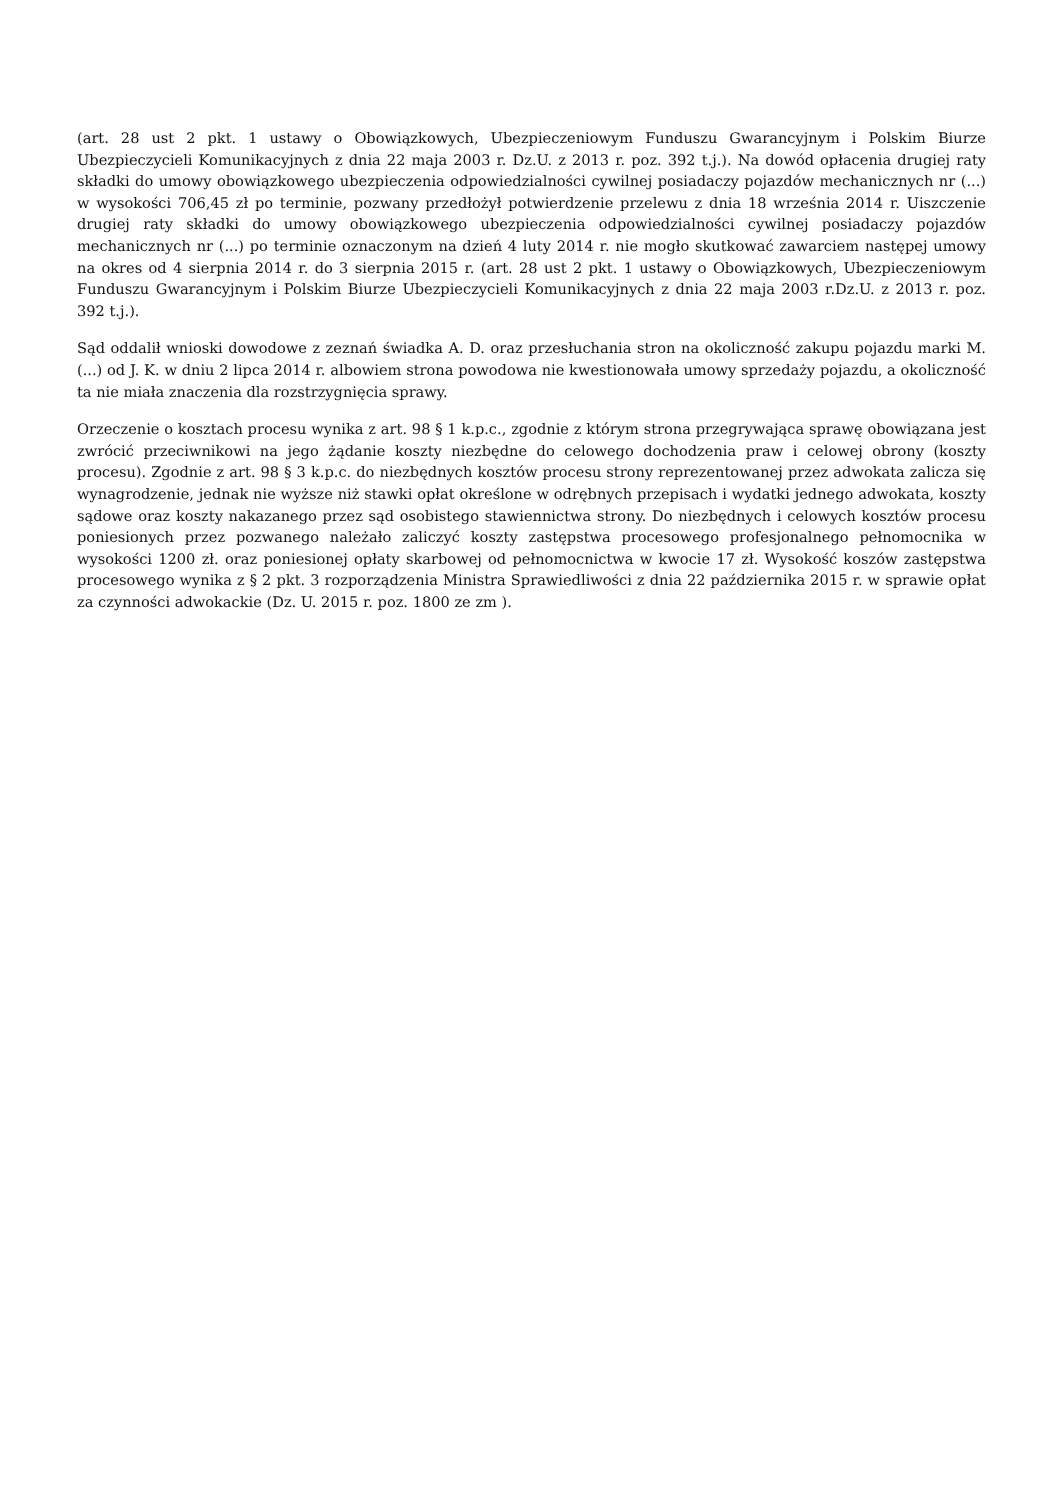(art. 28 ust 2 pkt. 1 ustawy o Obowiązkowych, Ubezpieczeniowym Funduszu Gwarancyjnym i Polskim Biurze Ubezpieczycieli Komunikacyjnych z dnia 22 maja 2003 r. Dz.U. z 2013 r. poz. 392 t.j.). Na dowód opłacenia drugiej raty składki do umowy obowiązkowego ubezpieczenia odpowiedzialności cywilnej posiadaczy pojazdów mechanicznych nr (...) w wysokości 706,45 zł po terminie, pozwany przedłożył potwierdzenie przelewu z dnia 18 września 2014 r. Uiszczenie drugiej raty składki do umowy obowiązkowego ubezpieczenia odpowiedzialności cywilnej posiadaczy pojazdów mechanicznych nr (...) po terminie oznaczonym na dzień 4 luty 2014 r. nie mogło skutkować zawarciem następej umowy na okres od 4 sierpnia 2014 r. do 3 sierpnia 2015 r. (art. 28 ust 2 pkt. 1 ustawy o Obowiązkowych, Ubezpieczeniowym Funduszu Gwarancyjnym i Polskim Biurze Ubezpieczycieli Komunikacyjnych z dnia 22 maja 2003 r.Dz.U. z 2013 r. poz. 392 t.j.).
Sąd oddalił wnioski dowodowe z zeznań świadka A. D. oraz przesłuchania stron na okoliczność zakupu pojazdu marki M. (...) od J. K. w dniu 2 lipca 2014 r. albowiem strona powodowa nie kwestionowała umowy sprzedaży pojazdu, a okoliczność ta nie miała znaczenia dla rozstrzygnięcia sprawy.
Orzeczenie o kosztach procesu wynika z art. 98 § 1 k.p.c., zgodnie z którym strona przegrywająca sprawę obowiązana jest zwrócić przeciwnikowi na jego żądanie koszty niezbędne do celowego dochodzenia praw i celowej obrony (koszty procesu). Zgodnie z art. 98 § 3 k.p.c. do niezbędnych kosztów procesu strony reprezentowanej przez adwokata zalicza się wynagrodzenie, jednak nie wyższe niż stawki opłat określone w odrębnych przepisach i wydatki jednego adwokata, koszty sądowe oraz koszty nakazanego przez sąd osobistego stawiennictwa strony. Do niezbędnych i celowych kosztów procesu poniesionych przez pozwanego należało zaliczyć koszty zastępstwa procesowego profesjonalnego pełnomocnika w wysokości 1200 zł. oraz poniesionej opłaty skarbowej od pełnomocnictwa w kwocie 17 zł. Wysokość koszów zastępstwa procesowego wynika z § 2 pkt. 3 rozporządzenia Ministra Sprawiedliwości z dnia 22 października 2015 r. w sprawie opłat za czynności adwokackie (Dz. U. 2015 r. poz. 1800 ze zm ).